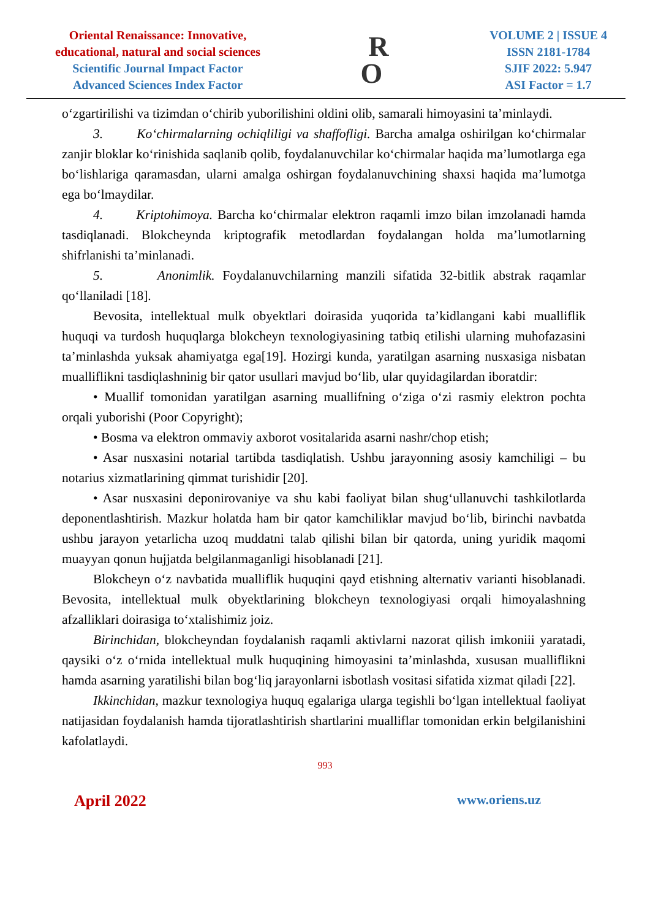Oriental Renaissance: Innovative,
educational, natural and social sciences
Scientific Journal Impact Factor
Advanced Sciences Index Factor
R
O
VOLUME 2 | ISSUE 4
ISSN 2181-1784
SJIF 2022: 5.947
ASI Factor = 1.7
o‘zgartirilishi va tizimdan o‘chirib yuborilishini oldini olib, samarali himoyasini ta’minlaydi.
3. Ko‘chirmalarning ochiqliligi va shaffofligi. Barcha amalga oshirilgan ko‘chirmalar zanjir bloklar ko‘rinishida saqlanib qolib, foydalanuvchilar ko‘chirmalar haqida ma’lumotlarga ega bo‘lishlariga qaramasdan, ularni amalga oshirgan foydalanuvchining shaxsi haqida ma’lumotga ega bo‘lmaydilar.
4. Kriptohimoya. Barcha ko‘chirmalar elektron raqamli imzo bilan imzolanadi hamda tasdiqlanadi. Blokcheynda kriptografik metodlardan foydalangan holda ma’lumotlarning shifrlanishi ta’minlanadi.
5. Anonimlik. Foydalanuvchilarning manzili sifatida 32-bitlik abstrak raqamlar qo‘llaniladi [18].
Bevosita, intellektual mulk obyektlari doirasida yuqorida ta’kidlangani kabi mualliflik huquqi va turdosh huquqlarga blokcheyn texnologiyasining tatbiq etilishi ularning muhofazasini ta’minlashda yuksak ahamiyatga ega[19]. Hozirgi kunda, yaratilgan asarning nusxasiga nisbatan mualliflikni tasdiqlashninig bir qator usullari mavjud bo‘lib, ular quyidagilardan iboratdir:
• Muallif tomonidan yaratilgan asarning muallifning o‘ziga o‘zi rasmiy elektron pochta orqali yuborishi (Poor Copyright);
• Bosma va elektron ommaviy axborot vositalarida asarni nashr/chop etish;
• Asar nusxasini notarial tartibda tasdiqlatish. Ushbu jarayonning asosiy kamchiligi – bu notarius xizmatlarining qimmat turishidir [20].
• Asar nusxasini deponirovaniye va shu kabi faoliyat bilan shug‘ullanuvchi tashkilotlarda deponentlashtirish. Mazkur holatda ham bir qator kamchiliklar mavjud bo‘lib, birinchi navbatda ushbu jarayon yetarlicha uzoq muddatni talab qilishi bilan bir qatorda, uning yuridik maqomi muayyan qonun hujjatda belgilanmaganligi hisoblanadi [21].
Blokcheyn o‘z navbatida mualliflik huquqini qayd etishning alternativ varianti hisoblanadi. Bevosita, intellektual mulk obyektlarining blokcheyn texnologiyasi orqali himoyalashning afzalliklari doirasiga to‘xtalishimiz joiz.
Birinchidan, blokcheyndan foydalanish raqamli aktivlarni nazorat qilish imkoniii yaratadi, qaysiki o‘z o‘rnida intellektual mulk huquqining himoyasini ta’minlashda, xususan mualliflikni hamda asarning yaratilishi bilan bog‘liq jarayonlarni isbotlash vositasi sifatida xizmat qiladi [22].
Ikkinchidan, mazkur texnologiya huquq egalariga ularga tegishli bo‘lgan intellektual faoliyat natijasidan foydalanish hamda tijoratlashtirish shartlarini mualliflar tomonidan erkin belgilanishini kafolatlaydi.
993
April 2022 www.oriens.uz